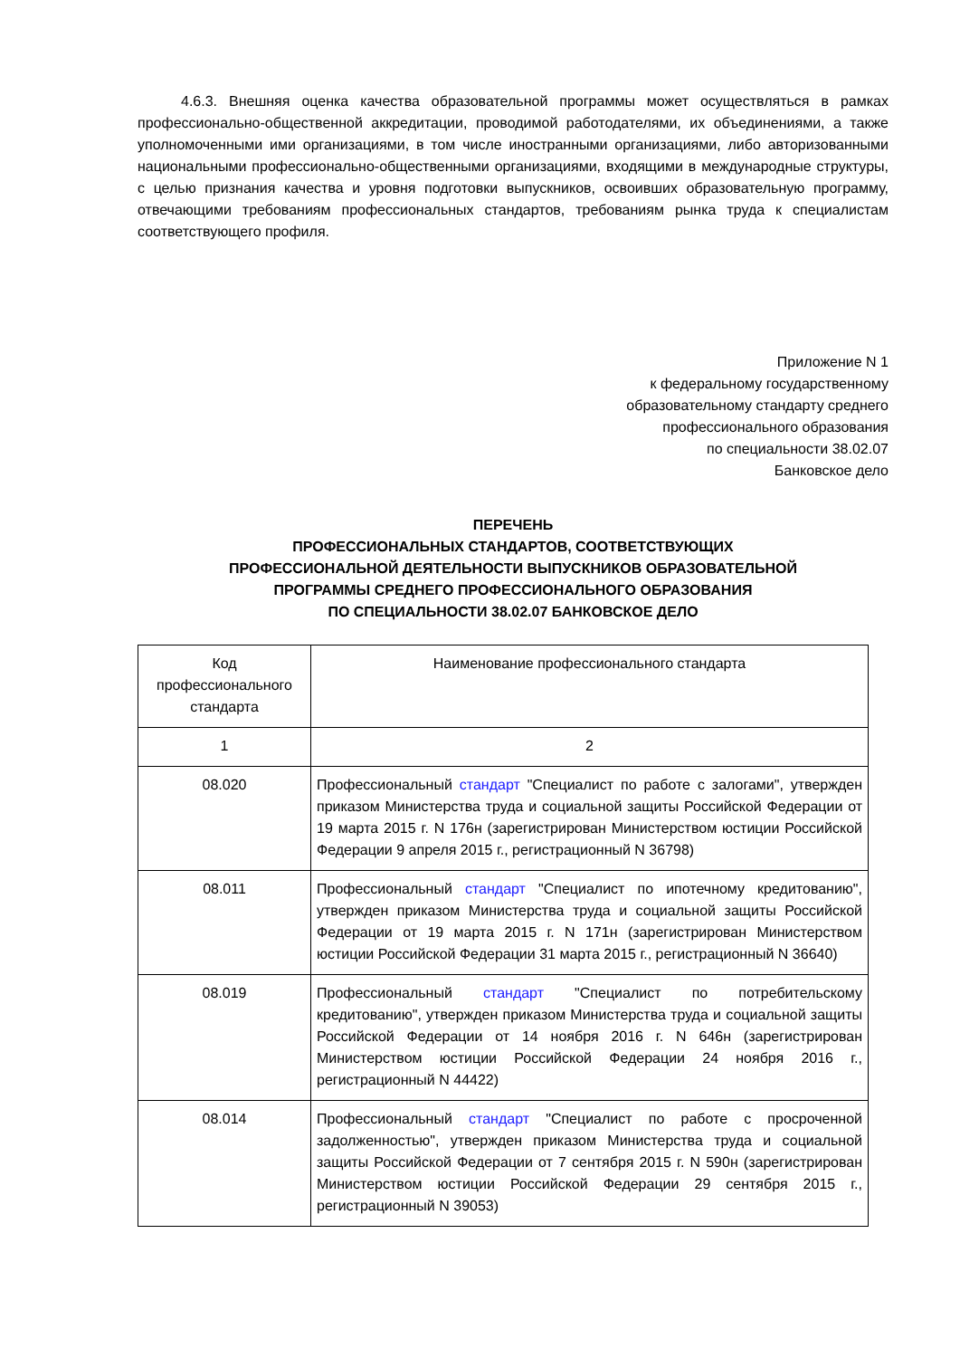4.6.3. Внешняя оценка качества образовательной программы может осуществляться в рамках профессионально-общественной аккредитации, проводимой работодателями, их объединениями, а также уполномоченными ими организациями, в том числе иностранными организациями, либо авторизованными национальными профессионально-общественными организациями, входящими в международные структуры, с целью признания качества и уровня подготовки выпускников, освоивших образовательную программу, отвечающими требованиям профессиональных стандартов, требованиям рынка труда к специалистам соответствующего профиля.
Приложение N 1
к федеральному государственному
образовательному стандарту среднего
профессионального образования
по специальности 38.02.07
Банковское дело
ПЕРЕЧЕНЬ
ПРОФЕССИОНАЛЬНЫХ СТАНДАРТОВ, СООТВЕТСТВУЮЩИХ
ПРОФЕССИОНАЛЬНОЙ ДЕЯТЕЛЬНОСТИ ВЫПУСКНИКОВ ОБРАЗОВАТЕЛЬНОЙ
ПРОГРАММЫ СРЕДНЕГО ПРОФЕССИОНАЛЬНОГО ОБРАЗОВАНИЯ
ПО СПЕЦИАЛЬНОСТИ 38.02.07 БАНКОВСКОЕ ДЕЛО
| Код профессионального стандарта | Наименование профессионального стандарта |
| --- | --- |
| 1 | 2 |
| 08.020 | Профессиональный стандарт "Специалист по работе с залогами", утвержден приказом Министерства труда и социальной защиты Российской Федерации от 19 марта 2015 г. N 176н (зарегистрирован Министерством юстиции Российской Федерации 9 апреля 2015 г., регистрационный N 36798) |
| 08.011 | Профессиональный стандарт "Специалист по ипотечному кредитованию", утвержден приказом Министерства труда и социальной защиты Российской Федерации от 19 марта 2015 г. N 171н (зарегистрирован Министерством юстиции Российской Федерации 31 марта 2015 г., регистрационный N 36640) |
| 08.019 | Профессиональный стандарт "Специалист по потребительскому кредитованию", утвержден приказом Министерства труда и социальной защиты Российской Федерации от 14 ноября 2016 г. N 646н (зарегистрирован Министерством юстиции Российской Федерации 24 ноября 2016 г., регистрационный N 44422) |
| 08.014 | Профессиональный стандарт "Специалист по работе с просроченной задолженностью", утвержден приказом Министерства труда и социальной защиты Российской Федерации от 7 сентября 2015 г. N 590н (зарегистрирован Министерством юстиции Российской Федерации 29 сентября 2015 г., регистрационный N 39053) |